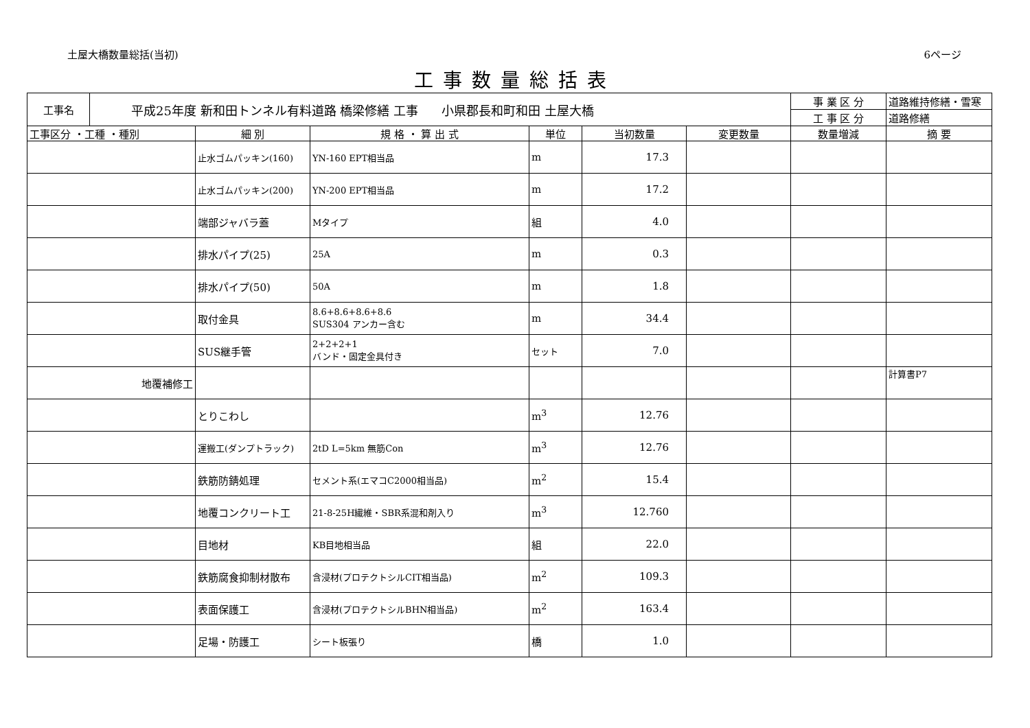土屋大橋数量総括(当初) 6ページ
工事数量総括表
| 工事名 | 平成25年度 新和田トンネル有料道路 橋梁修繕 工事 小県郡長和町和田 土屋大橋 | | | | | | 事 業 区 分 | 道路維持修繕・雪寒 |
| | | | | | | | 工 事 区 分 | 道路修繕 |
| 工事区分 ・工種 ・種別 | | 細 別 | 規 格 ・ 算 出 式 | 単位 | 当初数量 | 変更数量 | 数量増減 | 摘 要 |
| | | 止水ゴムパッキン(160) | YN-160 EPT相当品 | m | 17.3 | | | |
| | | 止水ゴムパッキン(200) | YN-200 EPT相当品 | m | 17.2 | | | |
| | | 端部ジャバラ蓋 | Mタイプ | 組 | 4.0 | | | |
| | | 排水パイプ(25) | 25A | m | 0.3 | | | |
| | | 排水パイプ(50) | 50A | m | 1.8 | | | |
| | | 取付金具 | 8.6+8.6+8.6+8.6 SUS304 アンカー含む | m | 34.4 | | | |
| | | SUS継手管 | 2+2+2+1 バンド・固定金具付き | セット | 7.0 | | | |
| 地覆補修工 | | | | | | | | 計算書P7 |
| | | とりこわし | | m<sup>3</sup> | 12.76 | | | |
| | | 運搬工(ダンプトラック) | 2tD L=5km 無筋Con | m<sup>3</sup> | 12.76 | | | |
| | | 鉄筋防錆処理 | セメント系(エマコC2000相当品) | m<sup>2</sup> | 15.4 | | | |
| | | 地覆コンクリート工 | 21-8-25H繊維・SBR系混和剤入り | m<sup>3</sup> | 12.760 | | | |
| | | 目地材 | KB目地相当品 | 組 | 22.0 | | | |
| | | 鉄筋腐食抑制材散布 | 含浸材(プロテクトシルCIT相当品) | m<sup>2</sup> | 109.3 | | | |
| | | 表面保護工 | 含浸材(プロテクトシルBHN相当品) | m<sup>2</sup> | 163.4 | | | |
| | | 足場・防護工 | シート板張り | 橋 | 1.0 | | | |